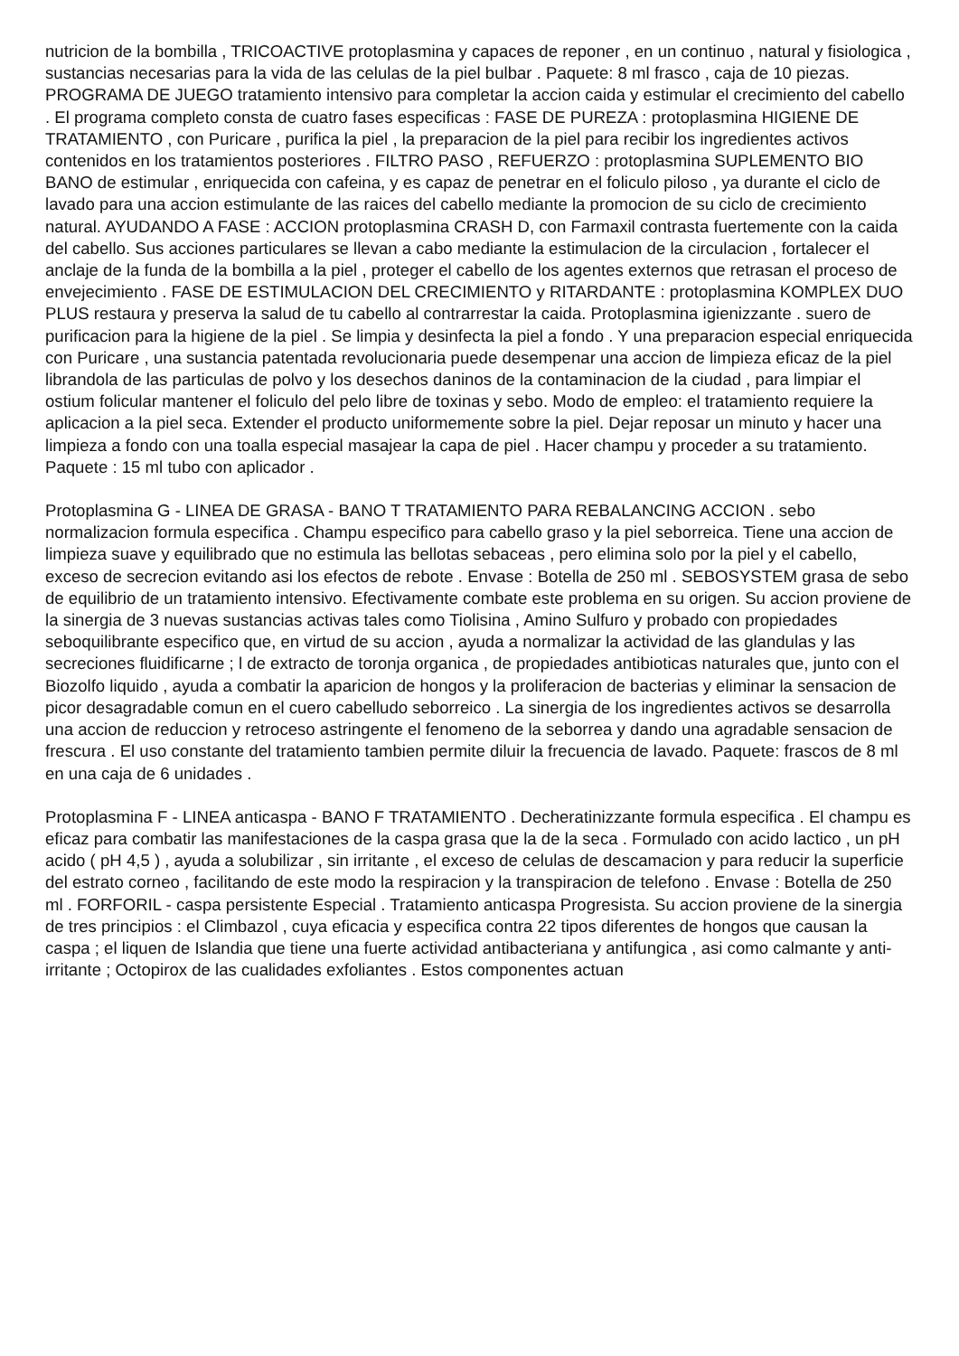nutricion de la bombilla , TRICOACTIVE protoplasmina y capaces de reponer , en un continuo , natural y fisiologica , sustancias necesarias para la vida de las celulas de la piel bulbar . Paquete: 8 ml frasco , caja de 10 piezas. PROGRAMA DE JUEGO tratamiento intensivo para completar la accion caida y estimular el crecimiento del cabello . El programa completo consta de cuatro fases especificas : FASE DE PUREZA : protoplasmina HIGIENE DE TRATAMIENTO , con Puricare , purifica la piel , la preparacion de la piel para recibir los ingredientes activos contenidos en los tratamientos posteriores . FILTRO PASO , REFUERZO : protoplasmina SUPLEMENTO BIO BANO de estimular , enriquecida con cafeina, y es capaz de penetrar en el foliculo piloso , ya durante el ciclo de lavado para una accion estimulante de las raices del cabello mediante la promocion de su ciclo de crecimiento natural. AYUDANDO A FASE : ACCION protoplasmina CRASH D, con Farmaxil contrasta fuertemente con la caida del cabello. Sus acciones particulares se llevan a cabo mediante la estimulacion de la circulacion , fortalecer el anclaje de la funda de la bombilla a la piel , proteger el cabello de los agentes externos que retrasan el proceso de envejecimiento . FASE DE ESTIMULACION DEL CRECIMIENTO y RITARDANTE : protoplasmina KOMPLEX DUO PLUS restaura y preserva la salud de tu cabello al contrarrestar la caida. Protoplasmina igienizzante . suero de purificacion para la higiene de la piel . Se limpia y desinfecta la piel a fondo . Y una preparacion especial enriquecida con Puricare , una sustancia patentada revolucionaria puede desempenar una accion de limpieza eficaz de la piel librandola de las particulas de polvo y los desechos daninos de la contaminacion de la ciudad , para limpiar el ostium folicular mantener el foliculo del pelo libre de toxinas y sebo. Modo de empleo: el tratamiento requiere la aplicacion a la piel seca. Extender el producto uniformemente sobre la piel. Dejar reposar un minuto y hacer una limpieza a fondo con una toalla especial masajear la capa de piel . Hacer champu y proceder a su tratamiento. Paquete : 15 ml tubo con aplicador .
Protoplasmina G - LINEA DE GRASA - BANO T TRATAMIENTO PARA REBALANCING ACCION . sebo normalizacion formula especifica . Champu especifico para cabello graso y la piel seborreica. Tiene una accion de limpieza suave y equilibrado que no estimula las bellotas sebaceas , pero elimina solo por la piel y el cabello, exceso de secrecion evitando asi los efectos de rebote . Envase : Botella de 250 ml . SEBOSYSTEM grasa de sebo de equilibrio de un tratamiento intensivo. Efectivamente combate este problema en su origen. Su accion proviene de la sinergia de 3 nuevas sustancias activas tales como Tiolisina , Amino Sulfuro y probado con propiedades seboquilibrante especifico que, en virtud de su accion , ayuda a normalizar la actividad de las glandulas y las secreciones fluidificarne ; l de extracto de toronja organica , de propiedades antibioticas naturales que, junto con el Biozolfo liquido , ayuda a combatir la aparicion de hongos y la proliferacion de bacterias y eliminar la sensacion de picor desagradable comun en el cuero cabelludo seborreico . La sinergia de los ingredientes activos se desarrolla una accion de reduccion y retroceso astringente el fenomeno de la seborrea y dando una agradable sensacion de frescura . El uso constante del tratamiento tambien permite diluir la frecuencia de lavado. Paquete: frascos de 8 ml en una caja de 6 unidades .
Protoplasmina F - LINEA anticaspa - BANO F TRATAMIENTO . Decheratinizzante formula especifica . El champu es eficaz para combatir las manifestaciones de la caspa grasa que la de la seca . Formulado con acido lactico , un pH acido ( pH 4,5 ) , ayuda a solubilizar , sin irritante , el exceso de celulas de descamacion y para reducir la superficie del estrato corneo , facilitando de este modo la respiracion y la transpiracion de telefono . Envase : Botella de 250 ml . FORFORIL - caspa persistente Especial . Tratamiento anticaspa Progresista. Su accion proviene de la sinergia de tres principios : el Climbazol , cuya eficacia y especifica contra 22 tipos diferentes de hongos que causan la caspa ; el liquen de Islandia que tiene una fuerte actividad antibacteriana y antifungica , asi como calmante y anti-irritante ; Octopirox de las cualidades exfoliantes . Estos componentes actuan